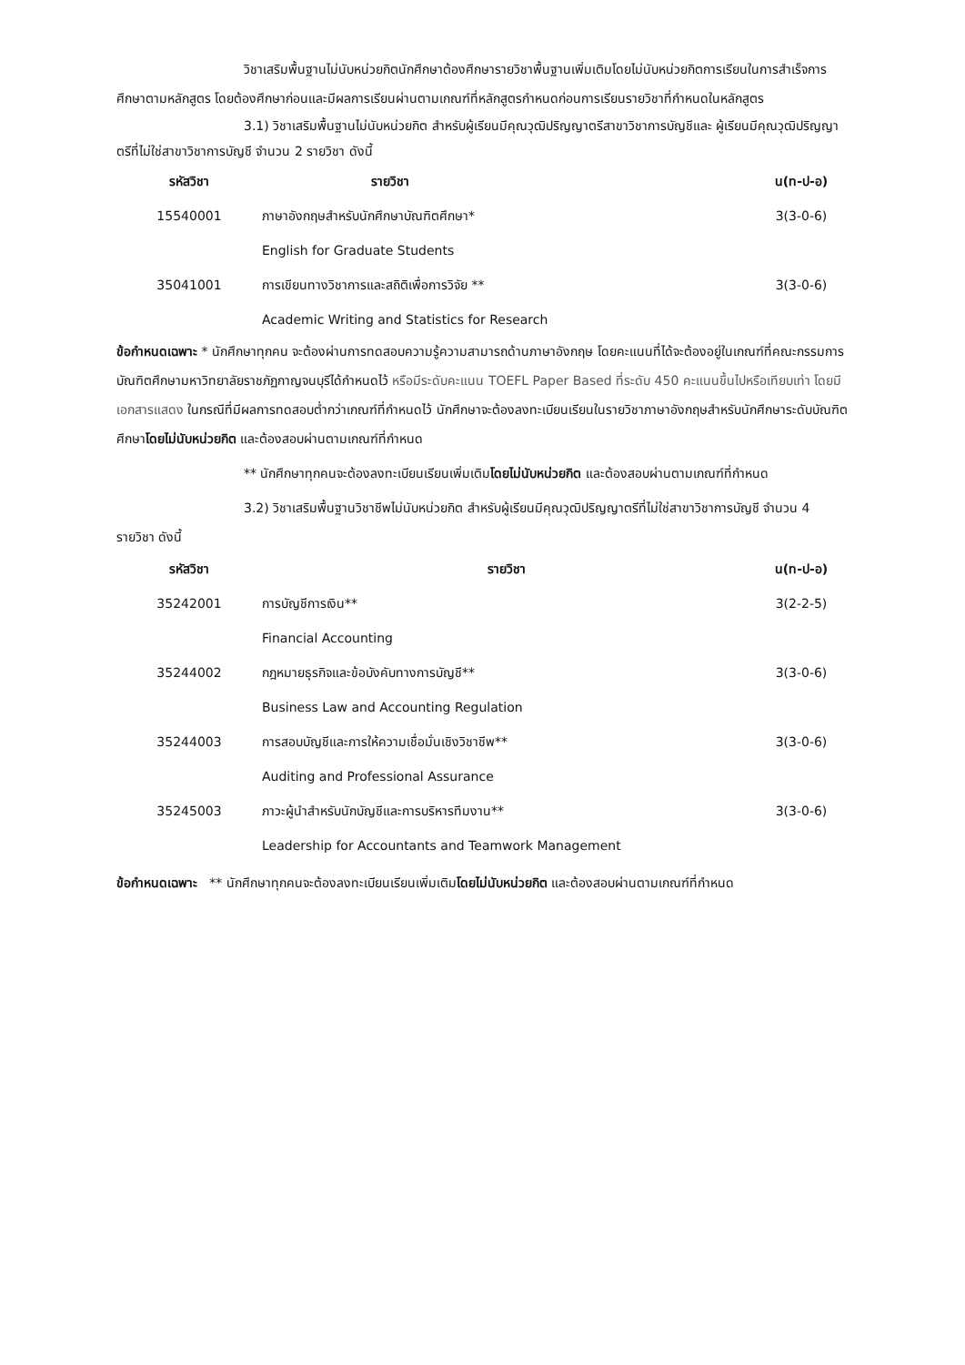วิชาเสริมพื้นฐานไม่นับหน่วยกิตนักศึกษาต้องศึกษารายวิชาพื้นฐานเพิ่มเติมโดยไม่นับหน่วยกิตการเรียนในการสำเร็จการศึกษาตามหลักสูตร โดยต้องศึกษาก่อนและมีผลการเรียนผ่านตามเกณฑ์ที่หลักสูตรกำหนดก่อนการเรียนรายวิชาที่กำหนดในหลักสูตร
3.1) วิชาเสริมพื้นฐานไม่นับหน่วยกิต สำหรับผู้เรียนมีคุณวุฒิปริญญาตรีสาขาวิชาการบัญชีและ ผู้เรียนมีคุณวุฒิปริญญาตรีที่ไม่ใช่สาขาวิชาการบัญชี จำนวน 2 รายวิชา ดังนี้
| รหัสวิชา | รายวิชา | น(ท-ป-อ) |
| --- | --- | --- |
| 15540001 | ภาษาอังกฤษสำหรับนักศึกษาบัณฑิตศึกษา* | 3(3-0-6) |
| | English for Graduate Students | |
| 35041001 | การเขียนทางวิชาการและสถิติเพื่อการวิจัย ** | 3(3-0-6) |
| | Academic Writing and Statistics for Research | |
ข้อกำหนดเฉพาะ * นักศึกษาทุกคน จะต้องผ่านการทดสอบความรู้ความสามารถด้านภาษาอังกฤษ โดยคะแนนที่ได้จะต้องอยู่ในเกณฑ์ที่คณะกรรมการบัณฑิตศึกษามหาวิทยาลัยราชภัฏกาญจนบุรีได้กำหนดไว้ หรือมีระดับคะแนน TOEFL Paper Based ที่ระดับ 450 คะแนนขึ้นไปหรือเทียบเท่า โดยมีเอกสารแสดง ในกรณีที่มีผลการทดสอบต่ำกว่าเกณฑ์ที่กำหนดไว้ นักศึกษาจะต้องลงทะเบียนเรียนในรายวิชาภาษาอังกฤษสำหรับนักศึกษาระดับบัณฑิตศึกษาโดยไม่นับหน่วยกิต และต้องสอบผ่านตามเกณฑ์ที่กำหนด
** นักศึกษาทุกคนจะต้องลงทะเบียนเรียนเพิ่มเติมโดยไม่นับหน่วยกิต และต้องสอบผ่านตามเกณฑ์ที่กำหนด
3.2) วิชาเสริมพื้นฐานวิชาชีพไม่นับหน่วยกิต สำหรับผู้เรียนมีคุณวุฒิปริญญาตรีที่ไม่ใช่สาขาวิชาการบัญชี จำนวน 4 รายวิชา ดังนี้
| รหัสวิชา | รายวิชา | น(ท-ป-อ) |
| --- | --- | --- |
| 35242001 | การบัญชีการเงิน** | 3(2-2-5) |
| | Financial Accounting | |
| 35244002 | กฎหมายธุรกิจและข้อบังคับทางการบัญชี** | 3(3-0-6) |
| | Business Law and Accounting Regulation | |
| 35244003 | การสอบบัญชีและการให้ความเชื่อมั่นเชิงวิชาชีพ** | 3(3-0-6) |
| | Auditing and Professional Assurance | |
| 35245003 | ภาวะผู้นำสำหรับนักบัญชีและการบริหารทีมงาน** | 3(3-0-6) |
| | Leadership for Accountants and Teamwork Management | |
ข้อกำหนดเฉพาะ ** นักศึกษาทุกคนจะต้องลงทะเบียนเรียนเพิ่มเติมโดยไม่นับหน่วยกิต และต้องสอบผ่านตามเกณฑ์ที่กำหนด